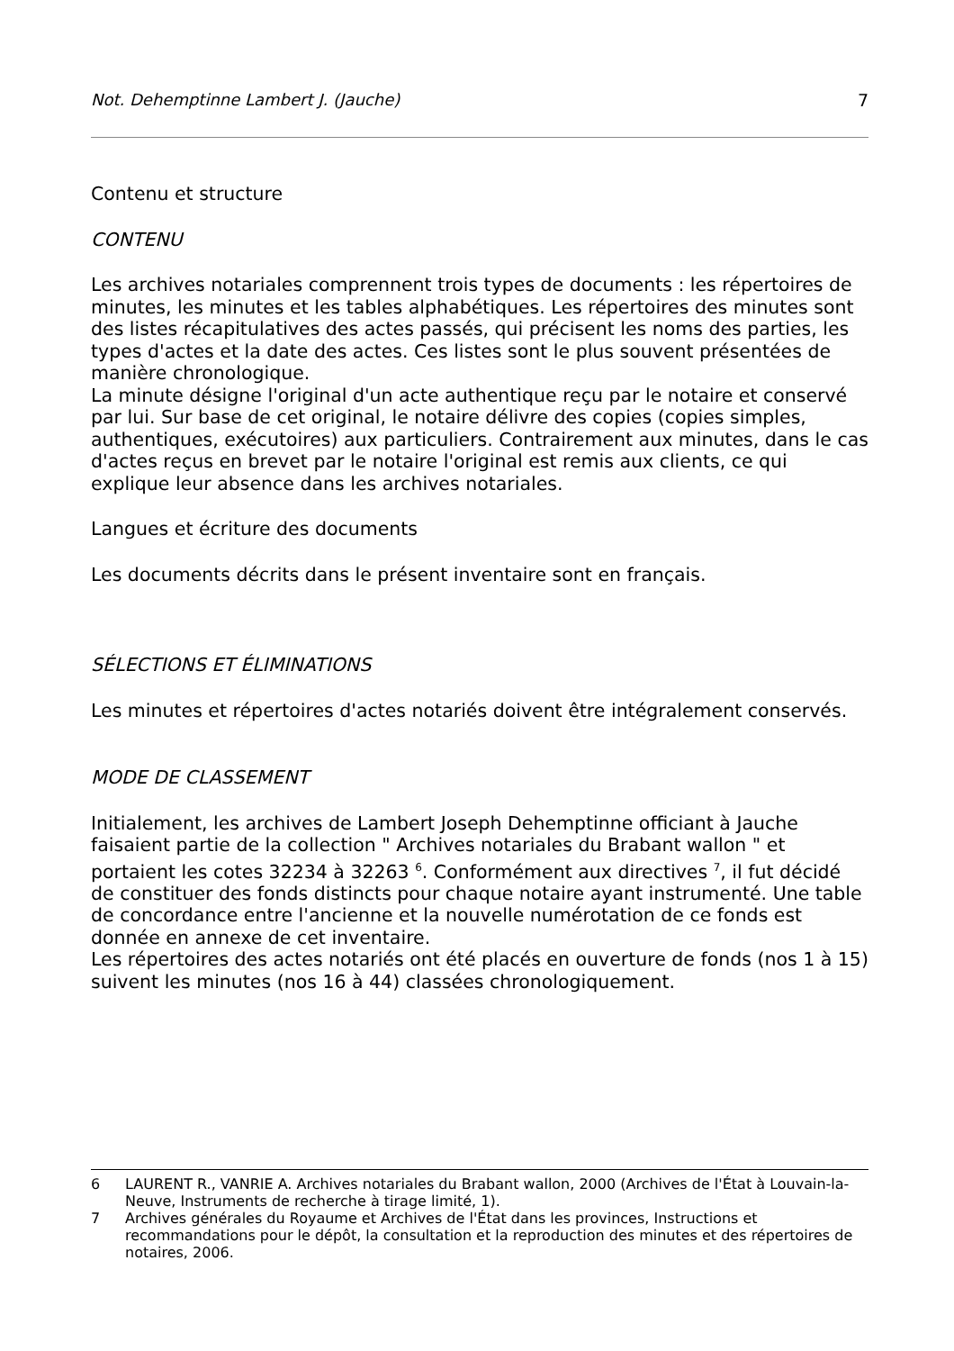Not. Dehemptinne Lambert J. (Jauche) 7
Contenu et structure
CONTENU
Les archives notariales comprennent trois types de documents : les répertoires de minutes, les minutes et les tables alphabétiques. Les répertoires des minutes sont des listes récapitulatives des actes passés, qui précisent les noms des parties, les types d'actes et la date des actes. Ces listes sont le plus souvent présentées de manière chronologique.
La minute désigne l'original d'un acte authentique reçu par le notaire et conservé par lui. Sur base de cet original, le notaire délivre des copies (copies simples, authentiques, exécutoires) aux particuliers. Contrairement aux minutes, dans le cas d'actes reçus en brevet par le notaire l'original est remis aux clients, ce qui explique leur absence dans les archives notariales.
Langues et écriture des documents
Les documents décrits dans le présent inventaire sont en français.
SÉLECTIONS ET ÉLIMINATIONS
Les minutes et répertoires d'actes notariés doivent être intégralement conservés.
MODE DE CLASSEMENT
Initialement, les archives de Lambert Joseph Dehemptinne officiant à Jauche faisaient partie de la collection " Archives notariales du Brabant wallon " et portaient les cotes 32234 à 32263 <sup>6</sup>. Conformément aux directives <sup>7</sup>, il fut décidé de constituer des fonds distincts pour chaque notaire ayant instrumenté. Une table de concordance entre l'ancienne et la nouvelle numérotation de ce fonds est donnée en annexe de cet inventaire.
Les répertoires des actes notariés ont été placés en ouverture de fonds (nos 1 à 15) suivent les minutes (nos 16 à 44) classées chronologiquement.
6 LAURENT R., VANRIE A. Archives notariales du Brabant wallon, 2000 (Archives de l'État à Louvain-la-Neuve, Instruments de recherche à tirage limité, 1).
7 Archives générales du Royaume et Archives de l'État dans les provinces, Instructions et recommandations pour le dépôt, la consultation et la reproduction des minutes et des répertoires de notaires, 2006.